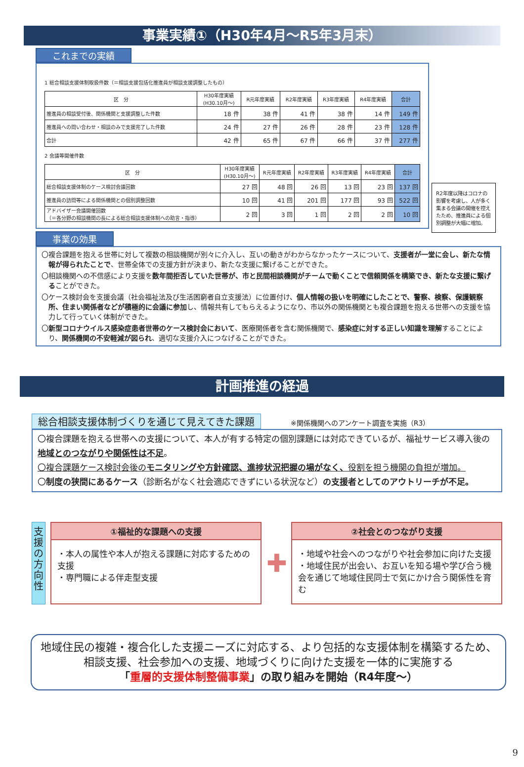事業実績①（H30年4月～R5年3月末）
これまでの実績
1 総合相談支援体制取扱件数（＝相談支援包括化推進員が相談支援調整したもの）
| 区 分 | H30年度実績 (H30.10月～) | R元年度実績 | R2年度実績 | R3年度実績 | R4年度実績 | 合計 |
| --- | --- | --- | --- | --- | --- | --- |
| 推進員の相談受付後、関係機関と支援調整した件数 | 18 件 | 38 件 | 41 件 | 38 件 | 14 件 | 149 件 |
| 推進員への問い合わせ・相談のみで支援完了した件数 | 24 件 | 27 件 | 26 件 | 28 件 | 23 件 | 128 件 |
| 合計 | 42 件 | 65 件 | 67 件 | 66 件 | 37 件 | 277 件 |
2 会議等開催件数
| 区 分 | H30年度実績 (H30.10月～) | R元年度実績 | R2年度実績 | R3年度実績 | R4年度実績 | 合計 |
| --- | --- | --- | --- | --- | --- | --- |
| 総合相談支援体制のケース検討会議回数 | 27 回 | 48 回 | 26 回 | 13 回 | 23 回 | 137 回 |
| 推進員の訪問等による関係機関との個別調整回数 | 10 回 | 41 回 | 201 回 | 177 回 | 93 回 | 522 回 |
| アドバイザー会議開催回数 （＝各分野の相談機関の長による総合相談支援体制への助言・指導） | 2 回 | 3 回 | 1 回 | 2 回 | 2 回 | 10 回 |
R2年度以降はコロナの影響を考慮し、人が多く集まる会議の開催を控えたため、推進員による個別調整が大幅に増加。
事業の効果
〇複合課題を抱える世帯に対して複数の相談機関が別々に介入し、互いの動きがわからなかったケースについて、支援者が一堂に会し、新たな情報が得られたことで、世帯全体での支援方針が決まり、新たな支援に繋げることができた。
〇相談機関への不信感により支援を数年間拒否していた世帯が、市と民間相談機関がチームで動くことで信頼関係を構築でき、新たな支援に繋げることができた。
〇ケース検討会を支援会議（社会福祉法及び生活困窮者自立支援法）に位置付け、個人情報の扱いを明確にしたことで、警察、検察、保護観察所、住まい関係者などが積極的に会議に参加し、情報共有してもらえるようになり、市以外の関係機関とも複合課題を抱える世帯への支援を協力して行っていく体制ができた。
〇新型コロナウイルス感染症患者世帯のケース検討会において、医療関係者を含む関係機関で、感染症に対する正しい知識を理解することにより、関係機関の不安軽減が図られ、適切な支援介入につなげることができた。
計画推進の経過
総合相談支援体制づくりを通じて見えてきた課題 ※関係機関へのアンケート調査を実施（R3）
〇複合課題を抱える世帯への支援について、本人が有する特定の個別課題には対応できているが、福祉サービス導入後の地域とのつながりや関係性は不足。
〇複合課題ケース検討会後のモニタリングや方針確認、進捗状況把握の場がなく、役割を担う機関の負担が増加。
〇制度の狭間にあるケース（診断名がなく社会適応できずにいる状況など）の支援者としてのアウトリーチが不足。
支援の方向性
①福祉的な課題への支援
・本人の属性や本人が抱える課題に対応するための支援
・専門職による伴走型支援
✚
②社会とのつながり支援
・地域や社会へのつながりや社会参加に向けた支援
・地域住民が出会い、お互いを知る場や学び合う機会を通じて地域住民同士で気にかけ合う関係性を育む
地域住民の複雑・複合化した支援ニーズに対応する、より包括的な支援体制を構築するため、
相談支援、社会参加への支援、地域づくりに向けた支援を一体的に実施する
「重層的支援体制整備事業」の取り組みを開始（R4年度～）
9